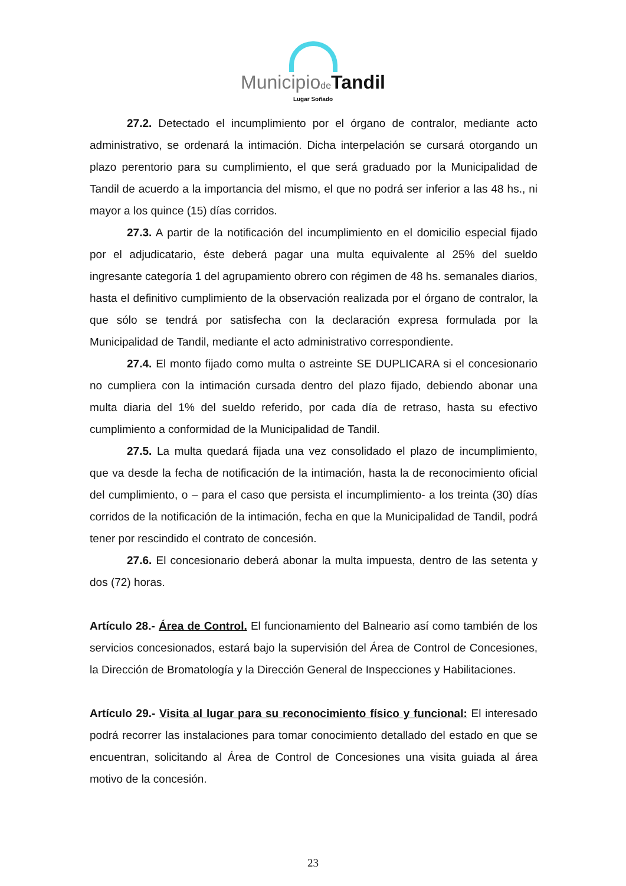Municipiode Tandil
Lugar Soñado
27.2. Detectado el incumplimiento por el órgano de contralor, mediante acto administrativo, se ordenará la intimación. Dicha interpelación se cursará otorgando un plazo perentorio para su cumplimiento, el que será graduado por la Municipalidad de Tandil de acuerdo a la importancia del mismo, el que no podrá ser inferior a las 48 hs., ni mayor a los quince (15) días corridos.
27.3. A partir de la notificación del incumplimiento en el domicilio especial fijado por el adjudicatario, éste deberá pagar una multa equivalente al 25% del sueldo ingresante categoría 1 del agrupamiento obrero con régimen de 48 hs. semanales diarios, hasta el definitivo cumplimiento de la observación realizada por el órgano de contralor, la que sólo se tendrá por satisfecha con la declaración expresa formulada por la Municipalidad de Tandil, mediante el acto administrativo correspondiente.
27.4. El monto fijado como multa o astreinte SE DUPLICARA si el concesionario no cumpliera con la intimación cursada dentro del plazo fijado, debiendo abonar una multa diaria del 1% del sueldo referido, por cada día de retraso, hasta su efectivo cumplimiento a conformidad de la Municipalidad de Tandil.
27.5. La multa quedará fijada una vez consolidado el plazo de incumplimiento, que va desde la fecha de notificación de la intimación, hasta la de reconocimiento oficial del cumplimiento, o – para el caso que persista el incumplimiento- a los treinta (30) días corridos de la notificación de la intimación, fecha en que la Municipalidad de Tandil, podrá tener por rescindido el contrato de concesión.
27.6. El concesionario deberá abonar la multa impuesta, dentro de las setenta y dos (72) horas.
Artículo 28.- Área de Control. El funcionamiento del Balneario así como también de los servicios concesionados, estará bajo la supervisión del Área de Control de Concesiones, la Dirección de Bromatología y la Dirección General de Inspecciones y Habilitaciones.
Artículo 29.- Visita al lugar para su reconocimiento físico y funcional: El interesado podrá recorrer las instalaciones para tomar conocimiento detallado del estado en que se encuentran, solicitando al Área de Control de Concesiones una visita guiada al área motivo de la concesión.
23